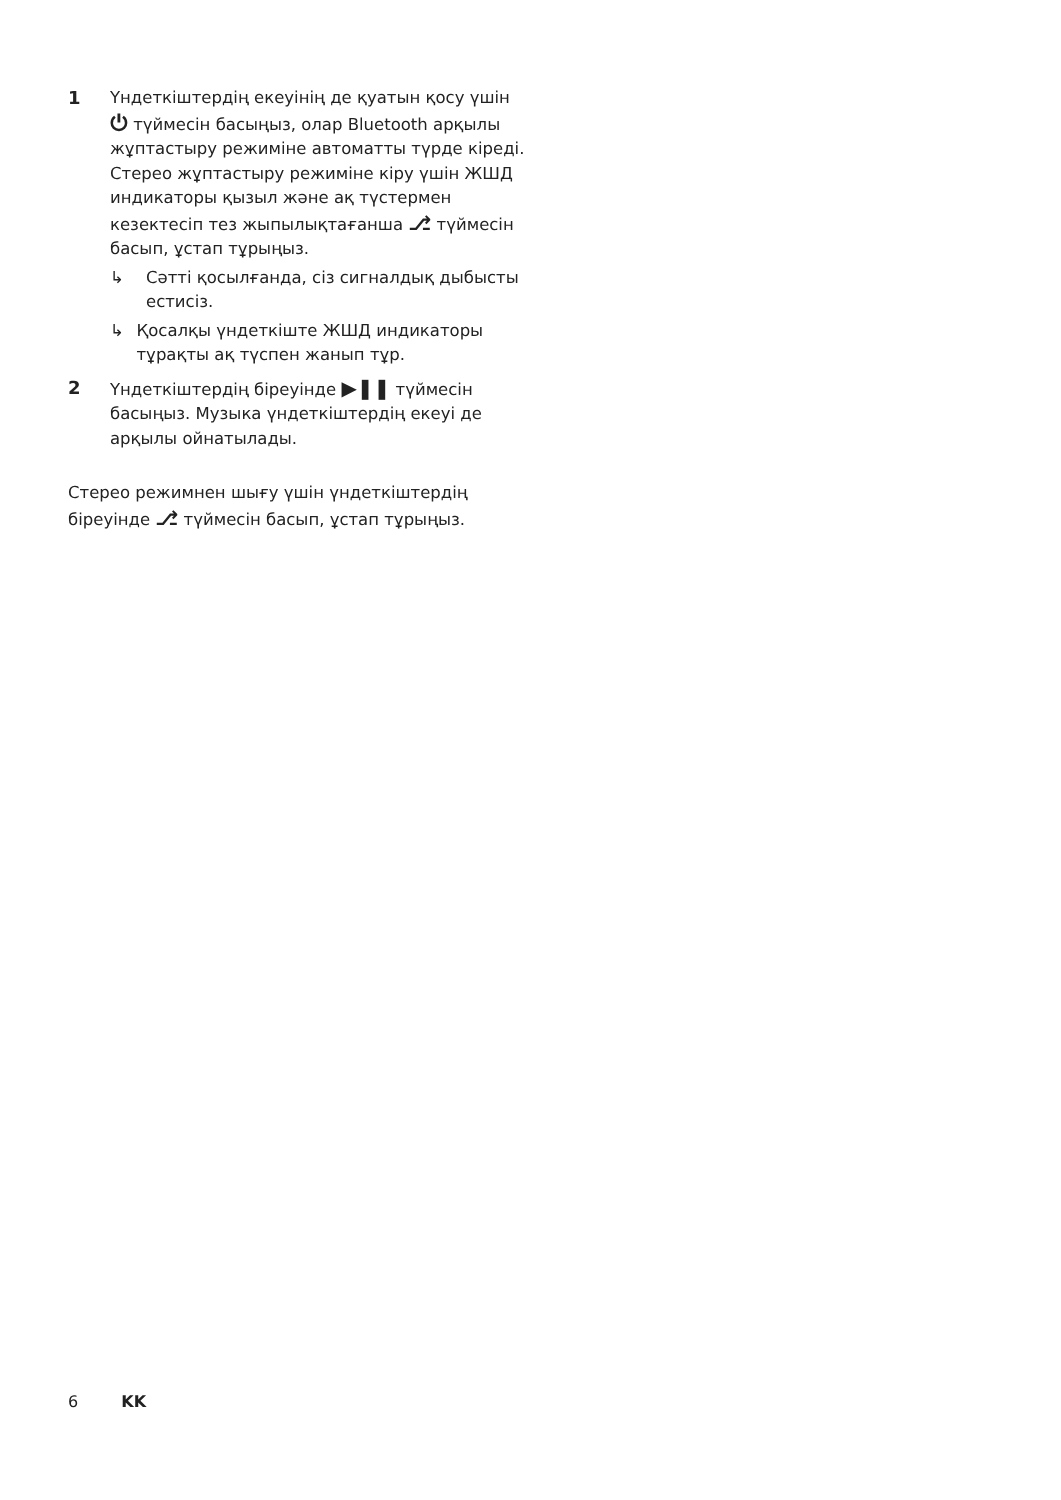1 Үндеткіштердің екеуінің де қуатын қосу үшін ⏻ түймесін басыңыз, олар Bluetooth арқылы жұптастыру режиміне автоматты түрде кіреді. Стерео жұптастыру режиміне кіру үшін ЖШД индикаторы қызыл және ақ түстермен кезектесіп тез жыпылықтағанша ⎇ түймесін басып, ұстап тұрыңыз.
↳ Сәтті қосылғанда, сіз сигналдық дыбысты естисіз.
↳ Қосалқы үндеткіште ЖШД индикаторы тұрақты ақ түспен жанып тұр.
2 Үндеткіштердің біреуінде ▶❚❚ түймесін басыңыз. Музыка үндеткіштердің екеуі де арқылы ойнатылады.
Стерео режимнен шығу үшін үндеткіштердің біреуінде ⎇ түймесін басып, ұстап тұрыңыз.
6 KK